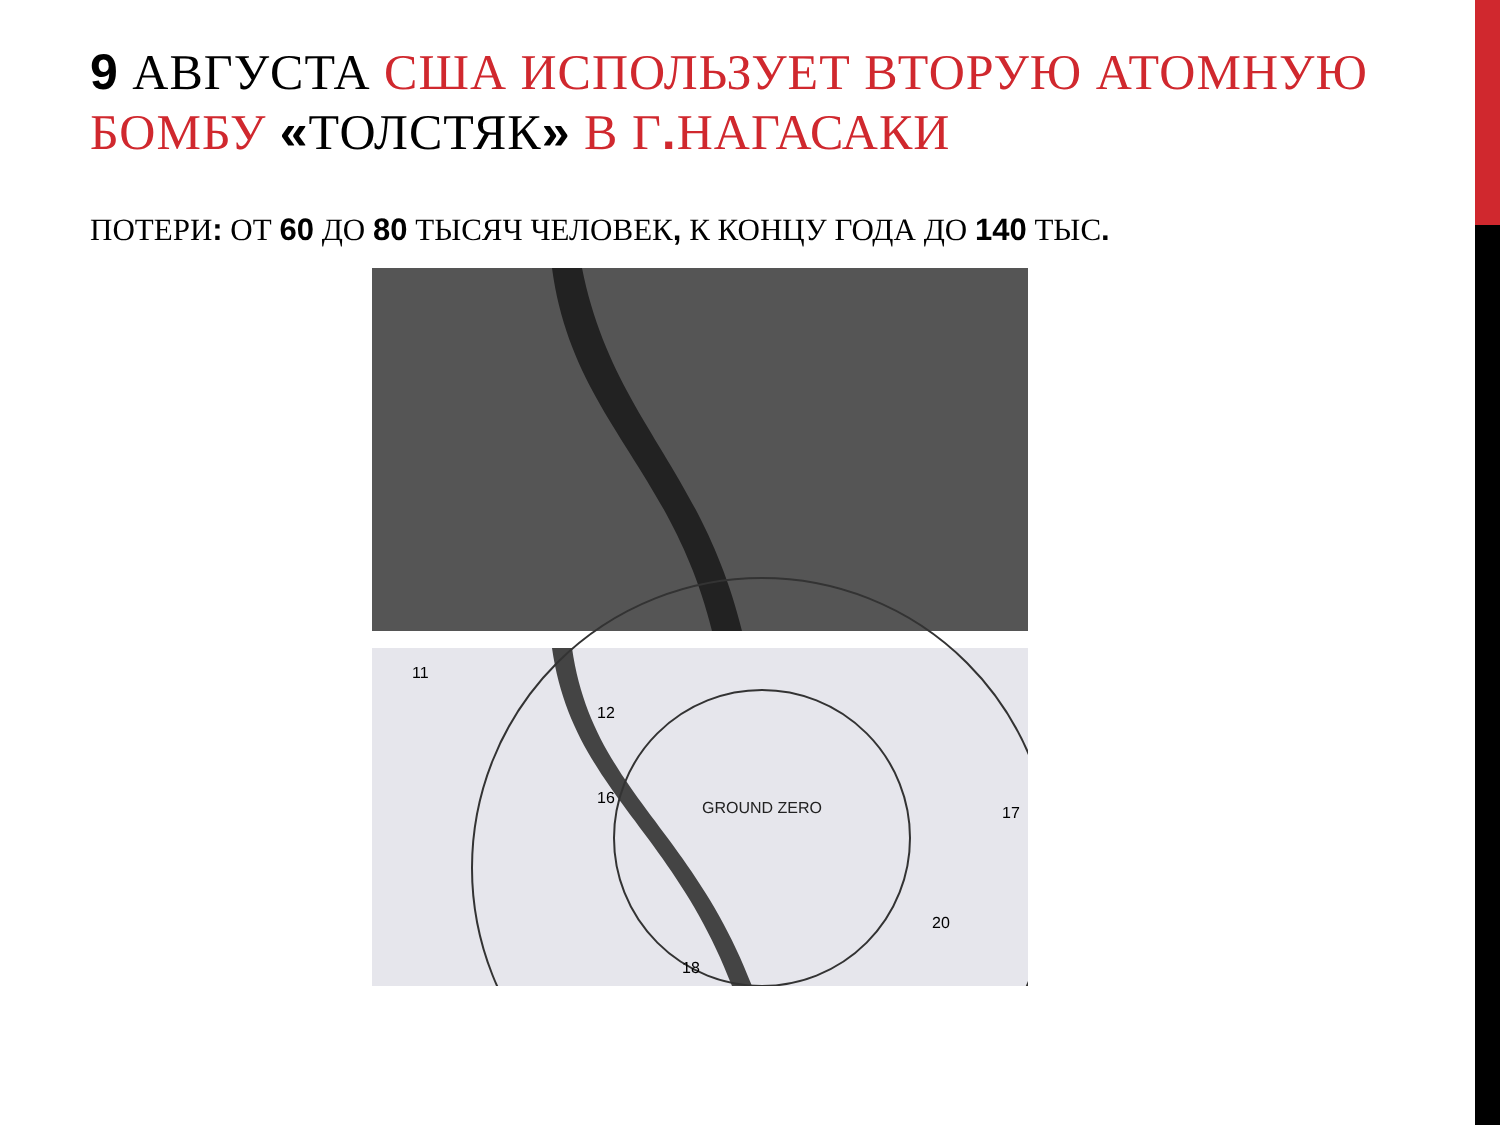9 АВГУСТА США ИСПОЛЬЗУЕТ ВТОРУЮ АТОМНУЮ БОМБУ «ТОЛСТЯК» В Г. НАГАСАКИ
ПОТЕРИ: ОТ 60 ДО 80 ТЫСЯЧ ЧЕЛОВЕК, К КОНЦУ ГОДА ДО 140 ТЫС.
GROUND ZERO
16
12
17
20
18
11